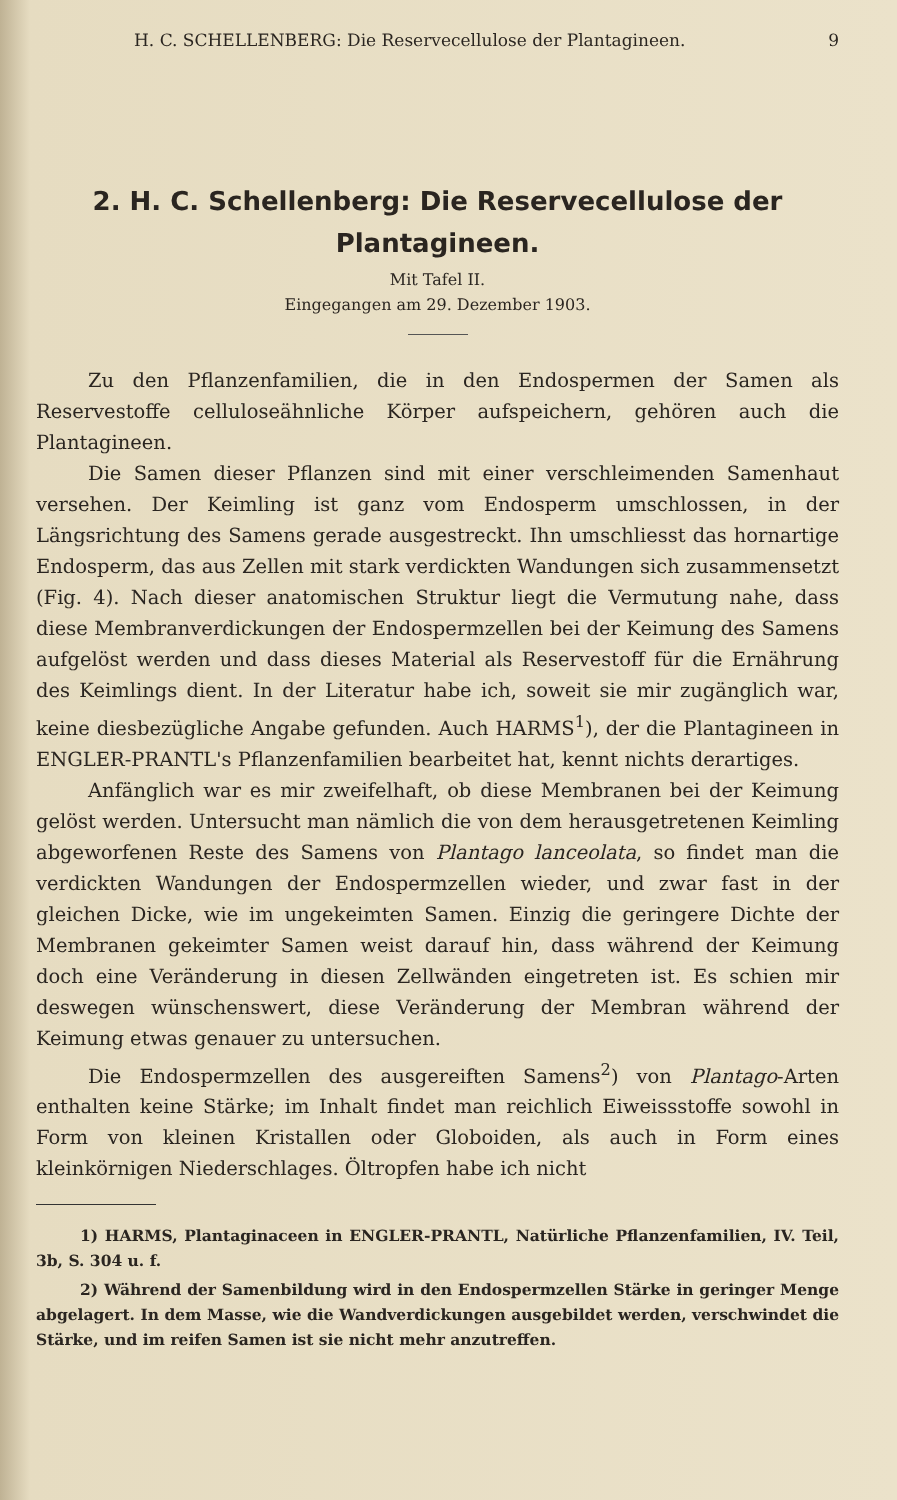H. C. SCHELLENBERG: Die Reservecellulose der Plantagineen. 9
2. H. C. Schellenberg: Die Reservecellulose der Plantagineen.
Mit Tafel II.
Eingegangen am 29. Dezember 1903.
Zu den Pflanzenfamilien, die in den Endospermen der Samen als Reservestoffe celluloseähnliche Körper aufspeichern, gehören auch die Plantagineen.
Die Samen dieser Pflanzen sind mit einer verschleimenden Samenhaut versehen. Der Keimling ist ganz vom Endosperm umschlossen, in der Längsrichtung des Samens gerade ausgestreckt. Ihn umschliesst das hornartige Endosperm, das aus Zellen mit stark verdickten Wandungen sich zusammensetzt (Fig. 4). Nach dieser anatomischen Struktur liegt die Vermutung nahe, dass diese Membranverdickungen der Endospermzellen bei der Keimung des Samens aufgelöst werden und dass dieses Material als Reservestoff für die Ernährung des Keimlings dient. In der Literatur habe ich, soweit sie mir zugänglich war, keine diesbezügliche Angabe gefunden. Auch HARMS<sup>1</sup>), der die Plantagineen in ENGLER-PRANTL's Pflanzenfamilien bearbeitet hat, kennt nichts derartiges.
Anfänglich war es mir zweifelhaft, ob diese Membranen bei der Keimung gelöst werden. Untersucht man nämlich die von dem herausgetretenen Keimling abgeworfenen Reste des Samens von Plantago lanceolata, so findet man die verdickten Wandungen der Endospermzellen wieder, und zwar fast in der gleichen Dicke, wie im ungekeimten Samen. Einzig die geringere Dichte der Membranen gekeimter Samen weist darauf hin, dass während der Keimung doch eine Veränderung in diesen Zellwänden eingetreten ist. Es schien mir deswegen wünschenswert, diese Veränderung der Membran während der Keimung etwas genauer zu untersuchen.
Die Endospermzellen des ausgereiften Samens<sup>2</sup>) von Plantago-Arten enthalten keine Stärke; im Inhalt findet man reichlich Eiweissstoffe sowohl in Form von kleinen Kristallen oder Globoiden, als auch in Form eines kleinkörnigen Niederschlages. Öltropfen habe ich nicht
1) HARMS, Plantaginaceen in ENGLER-PRANTL, Natürliche Pflanzenfamilien, IV. Teil, 3b, S. 304 u. f.
2) Während der Samenbildung wird in den Endospermzellen Stärke in geringer Menge abgelagert. In dem Masse, wie die Wandverdickungen ausgebildet werden, verschwindet die Stärke, und im reifen Samen ist sie nicht mehr anzutreffen.